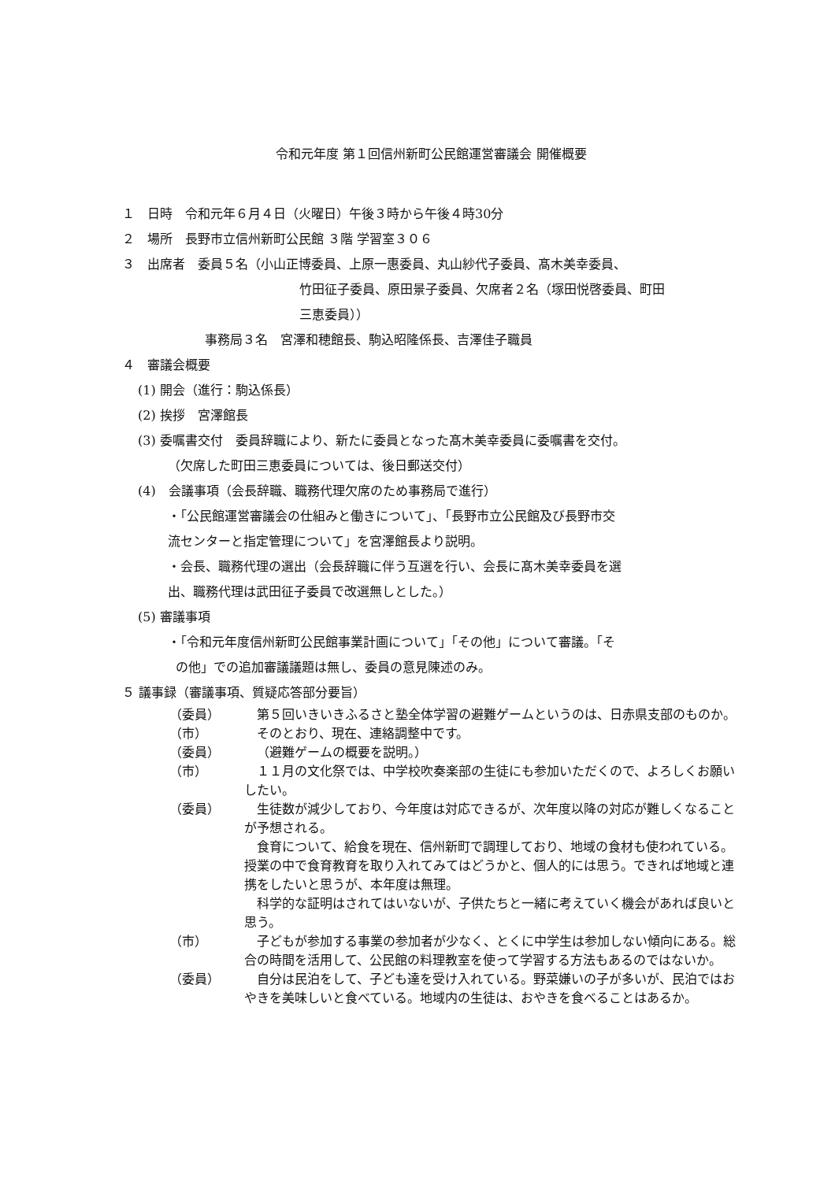令和元年度 第１回信州新町公民館運営審議会 開催概要
１　日時　令和元年６月４日（火曜日）午後３時から午後４時30分
２　場所　長野市立信州新町公民館 ３階 学習室３０６
３　出席者　委員５名（小山正博委員、上原一惠委員、丸山紗代子委員、髙木美幸委員、
竹田征子委員、原田景子委員、欠席者２名（塚田悦啓委員、町田
三恵委員））
事務局３名　宮澤和穂館長、駒込昭隆係長、吉澤佳子職員
４　審議会概要
(1) 開会（進行：駒込係長）
(2) 挨拶　宮澤館長
(3) 委嘱書交付　委員辞職により、新たに委員となった髙木美幸委員に委嘱書を交付。
（欠席した町田三恵委員については、後日郵送交付）
(4)　会議事項（会長辞職、職務代理欠席のため事務局で進行）
・「公民館運営審議会の仕組みと働きについて」、「長野市立公民館及び長野市交
流センターと指定管理について」を宮澤館長より説明。
・会長、職務代理の選出（会長辞職に伴う互選を行い、会長に髙木美幸委員を選
出、職務代理は武田征子委員で改選無しとした。）
(5) 審議事項
・「令和元年度信州新町公民館事業計画について」「その他」について審議。「そ
の他」での追加審議議題は無し、委員の意見陳述のみ。
５ 議事録（審議事項、質疑応答部分要旨）
（委員）
第５回いきいきふるさと塾全体学習の避難ゲームというのは、日赤県支部のものか。
（市）
そのとおり、現在、連絡調整中です。
（委員）
（避難ゲームの概要を説明。）
（市）
１１月の文化祭では、中学校吹奏楽部の生徒にも参加いただくので、よろしくお願いしたい。
（委員）
生徒数が減少しており、今年度は対応できるが、次年度以降の対応が難しくなることが予想される。
食育について、給食を現在、信州新町で調理しており、地域の食材も使われている。授業の中で食育教育を取り入れてみてはどうかと、個人的には思う。できれば地域と連携をしたいと思うが、本年度は無理。
科学的な証明はされてはいないが、子供たちと一緒に考えていく機会があれば良いと思う。
（市）
子どもが参加する事業の参加者が少なく、とくに中学生は参加しない傾向にある。総合の時間を活用して、公民館の料理教室を使って学習する方法もあるのではないか。
（委員）
自分は民泊をして、子ども達を受け入れている。野菜嫌いの子が多いが、民泊ではおやきを美味しいと食べている。地域内の生徒は、おやきを食べることはあるか。